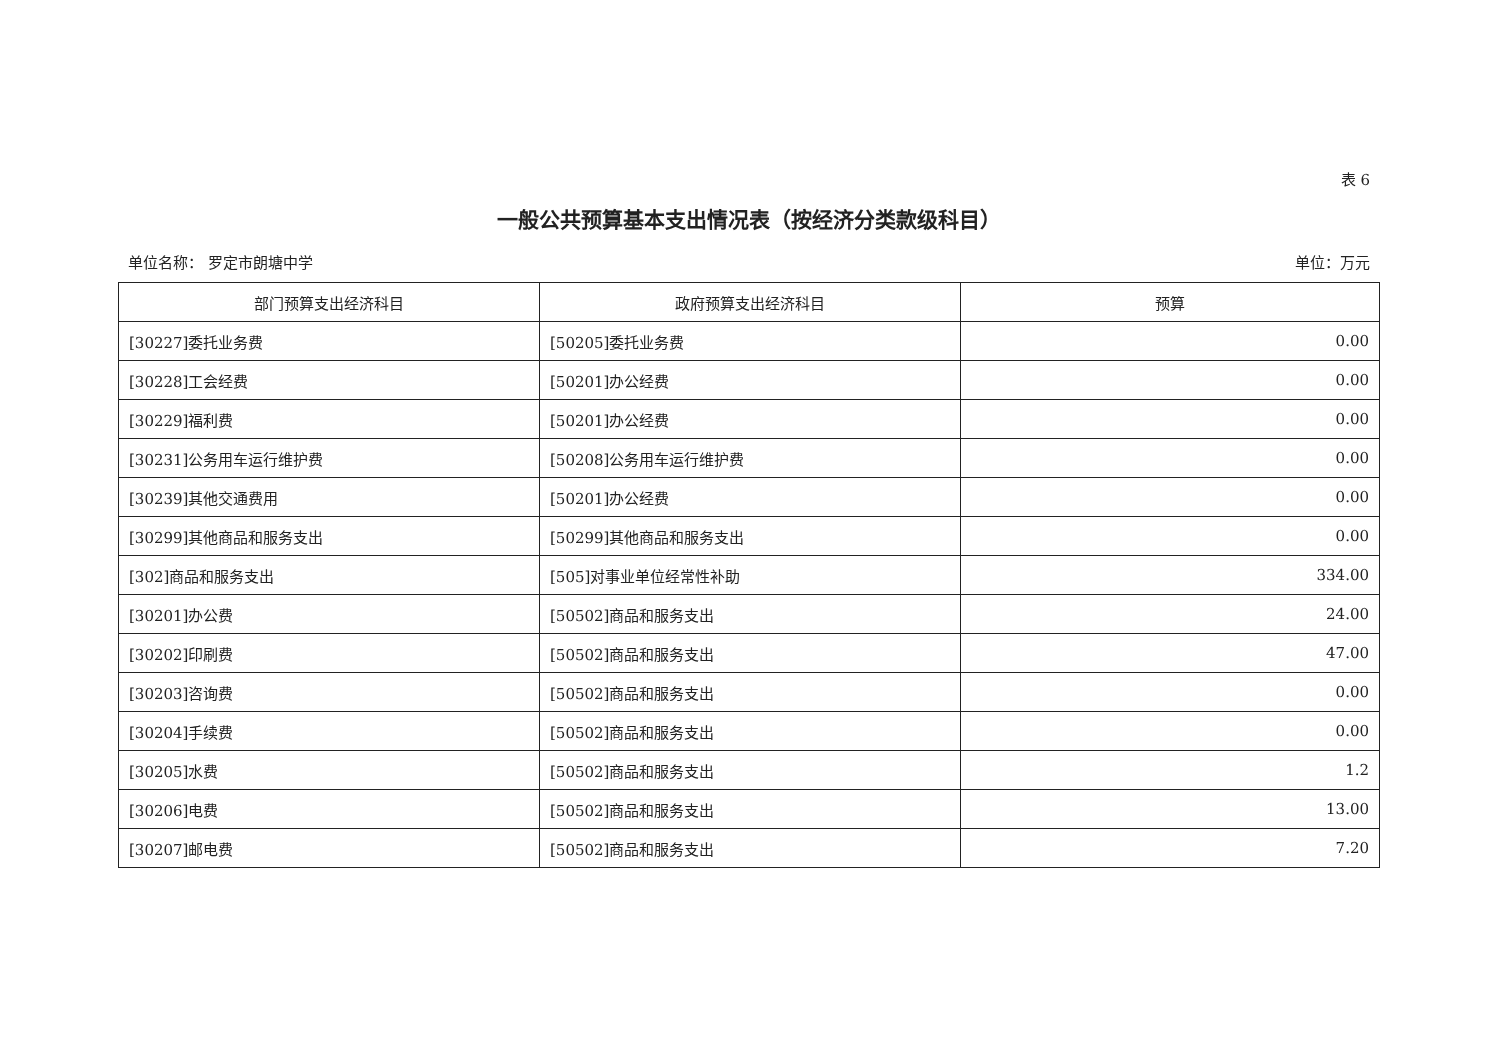表 6
一般公共预算基本支出情况表（按经济分类款级科目）
单位名称： 罗定市朗塘中学 单位：万元
| 部门预算支出经济科目 | 政府预算支出经济科目 | 预算 |
| --- | --- | --- |
| [30227]委托业务费 | [50205]委托业务费 | 0.00 |
| [30228]工会经费 | [50201]办公经费 | 0.00 |
| [30229]福利费 | [50201]办公经费 | 0.00 |
| [30231]公务用车运行维护费 | [50208]公务用车运行维护费 | 0.00 |
| [30239]其他交通费用 | [50201]办公经费 | 0.00 |
| [30299]其他商品和服务支出 | [50299]其他商品和服务支出 | 0.00 |
| [302]商品和服务支出 | [505]对事业单位经常性补助 | 334.00 |
| [30201]办公费 | [50502]商品和服务支出 | 24.00 |
| [30202]印刷费 | [50502]商品和服务支出 | 47.00 |
| [30203]咨询费 | [50502]商品和服务支出 | 0.00 |
| [30204]手续费 | [50502]商品和服务支出 | 0.00 |
| [30205]水费 | [50502]商品和服务支出 | 1.2 |
| [30206]电费 | [50502]商品和服务支出 | 13.00 |
| [30207]邮电费 | [50502]商品和服务支出 | 7.20 |